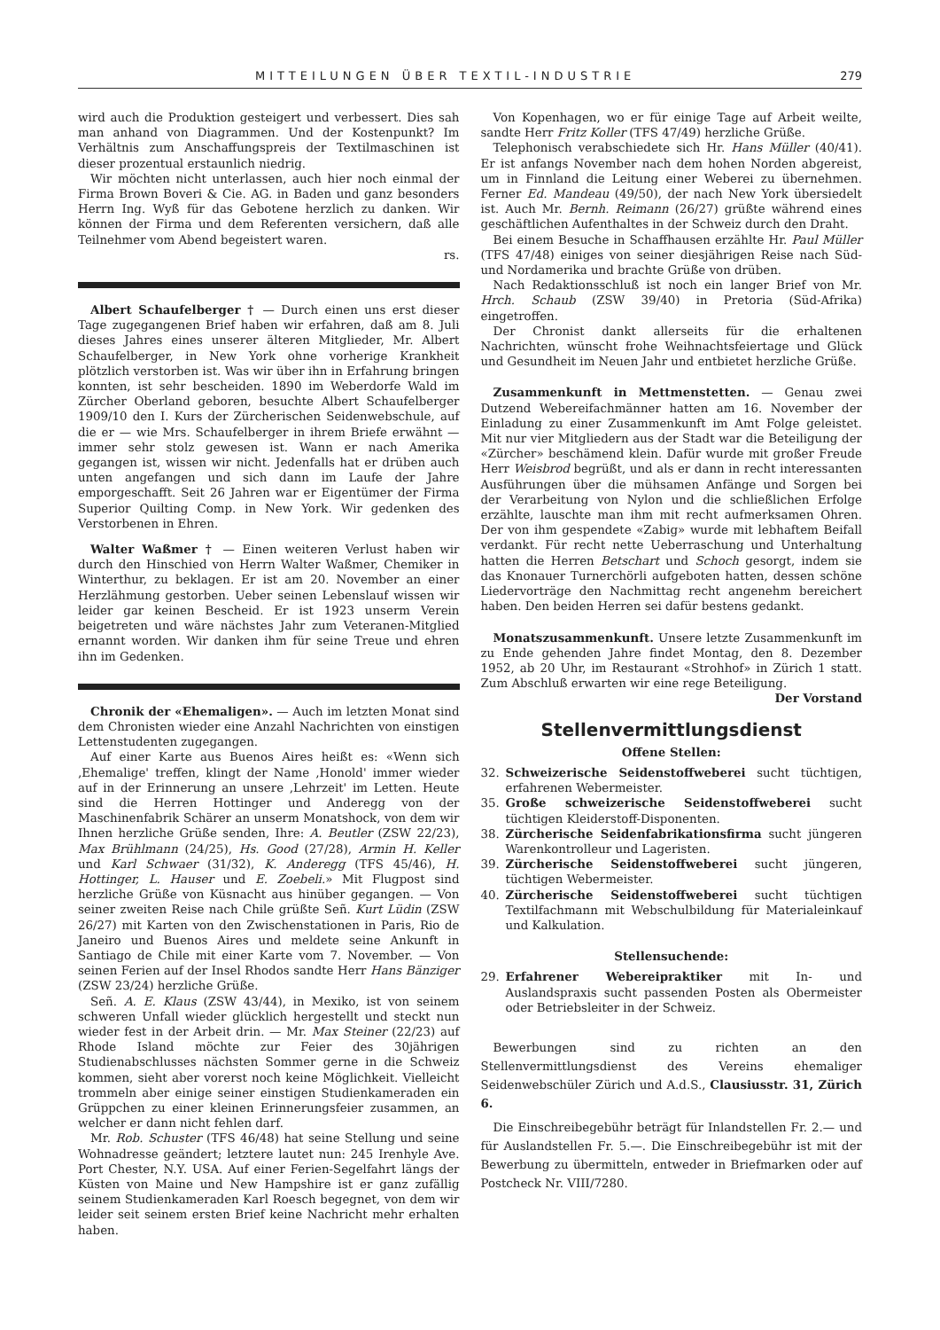MITTEILUNGEN ÜBER TEXTIL-INDUSTRIE 279
wird auch die Produktion gesteigert und verbessert. Dies sah man anhand von Diagrammen. Und der Kostenpunkt? Im Verhältnis zum Anschaffungspreis der Textilmaschinen ist dieser prozentual erstaunlich niedrig.
Wir möchten nicht unterlassen, auch hier noch einmal der Firma Brown Boveri & Cie. AG. in Baden und ganz besonders Herrn Ing. Wyß für das Gebotene herzlich zu danken. Wir können der Firma und dem Referenten versichern, daß alle Teilnehmer vom Abend begeistert waren.
rs.
Albert Schaufelberger † — Durch einen uns erst dieser Tage zugegangenen Brief haben wir erfahren, daß am 8. Juli dieses Jahres eines unserer älteren Mitglieder, Mr. Albert Schaufelberger, in New York ohne vorherige Krankheit plötzlich verstorben ist. Was wir über ihn in Erfahrung bringen konnten, ist sehr bescheiden. 1890 im Weberdorfe Wald im Zürcher Oberland geboren, besuchte Albert Schaufelberger 1909/10 den I. Kurs der Zürcherischen Seidenwebschule, auf die er — wie Mrs. Schaufelberger in ihrem Briefe erwähnt — immer sehr stolz gewesen ist. Wann er nach Amerika gegangen ist, wissen wir nicht. Jedenfalls hat er drüben auch unten angefangen und sich dann im Laufe der Jahre emporgeschafft. Seit 26 Jahren war er Eigentümer der Firma Superior Quilting Comp. in New York. Wir gedenken des Verstorbenen in Ehren.
Walter Waßmer † — Einen weiteren Verlust haben wir durch den Hinschied von Herrn Walter Waßmer, Chemiker in Winterthur, zu beklagen. Er ist am 20. November an einer Herzlähmung gestorben. Ueber seinen Lebenslauf wissen wir leider gar keinen Bescheid. Er ist 1923 unserm Verein beigetreten und wäre nächstes Jahr zum Veteranen-Mitglied ernannt worden. Wir danken ihm für seine Treue und ehren ihn im Gedenken.
Chronik der «Ehemaligen». — Auch im letzten Monat sind dem Chronisten wieder eine Anzahl Nachrichten von einstigen Lettenstudenten zugegangen.
Auf einer Karte aus Buenos Aires heißt es: «Wenn sich ‚Ehemalige' treffen, klingt der Name ‚Honold' immer wieder auf in der Erinnerung an unsere ‚Lehrzeit' im Letten. Heute sind die Herren Hottinger und Anderegg von der Maschinenfabrik Schärer an unserm Monatshock, von dem wir Ihnen herzliche Grüße senden, Ihre: A. Beutler (ZSW 22/23), Max Brühlmann (24/25), Hs. Good (27/28), Armin H. Keller und Karl Schwaer (31/32), K. Anderegg (TFS 45/46), H. Hottinger, L. Hauser und E. Zoebeli.» Mit Flugpost sind herzliche Grüße von Küsnacht aus hinüber gegangen. — Von seiner zweiten Reise nach Chile grüßte Señ. Kurt Lüdin (ZSW 26/27) mit Karten von den Zwischenstationen in Paris, Rio de Janeiro und Buenos Aires und meldete seine Ankunft in Santiago de Chile mit einer Karte vom 7. November. — Von seinen Ferien auf der Insel Rhodos sandte Herr Hans Bänziger (ZSW 23/24) herzliche Grüße.
Señ. A. E. Klaus (ZSW 43/44), in Mexiko, ist von seinem schweren Unfall wieder glücklich hergestellt und steckt nun wieder fest in der Arbeit drin. — Mr. Max Steiner (22/23) auf Rhode Island möchte zur Feier des 30jährigen Studienabschlusses nächsten Sommer gerne in die Schweiz kommen, sieht aber vorerst noch keine Möglichkeit. Vielleicht trommeln aber einige seiner einstigen Studienkameraden ein Grüppchen zu einer kleinen Erinnerungsfeier zusammen, an welcher er dann nicht fehlen darf.
Mr. Rob. Schuster (TFS 46/48) hat seine Stellung und seine Wohnadresse geändert; letztere lautet nun: 245 Irenhyle Ave. Port Chester, N.Y. USA. Auf einer Ferien-Segelfahrt längs der Küsten von Maine und New Hampshire ist er ganz zufällig seinem Studienkameraden Karl Roesch begegnet, von dem wir leider seit seinem ersten Brief keine Nachricht mehr erhalten haben.
Von Kopenhagen, wo er für einige Tage auf Arbeit weilte, sandte Herr Fritz Koller (TFS 47/49) herzliche Grüße.
Telephonisch verabschiedete sich Hr. Hans Müller (40/41). Er ist anfangs November nach dem hohen Norden abgereist, um in Finnland die Leitung einer Weberei zu übernehmen. Ferner Ed. Mandeau (49/50), der nach New York übersiedelt ist. Auch Mr. Bernh. Reimann (26/27) grüßte während eines geschäftlichen Aufenthaltes in der Schweiz durch den Draht.
Bei einem Besuche in Schaffhausen erzählte Hr. Paul Müller (TFS 47/48) einiges von seiner diesjährigen Reise nach Süd- und Nordamerika und brachte Grüße von drüben.
Nach Redaktionsschluß ist noch ein langer Brief von Mr. Hrch. Schaub (ZSW 39/40) in Pretoria (Süd-Afrika) eingetroffen.
Der Chronist dankt allerseits für die erhaltenen Nachrichten, wünscht frohe Weihnachtsfeiertage und Glück und Gesundheit im Neuen Jahr und entbietet herzliche Grüße.
Zusammenkunft in Mettmenstetten. — Genau zwei Dutzend Webereifachmänner hatten am 16. November der Einladung zu einer Zusammenkunft im Amt Folge geleistet. Mit nur vier Mitgliedern aus der Stadt war die Beteiligung der «Zürcher» beschämend klein. Dafür wurde mit großer Freude Herr Weisbrod begrüßt, und als er dann in recht interessanten Ausführungen über die mühsamen Anfänge und Sorgen bei der Verarbeitung von Nylon und die schließlichen Erfolge erzählte, lauschte man ihm mit recht aufmerksamen Ohren. Der von ihm gespendete «Zabig» wurde mit lebhaftem Beifall verdankt. Für recht nette Ueberraschung und Unterhaltung hatten die Herren Betschart und Schoch gesorgt, indem sie das Knonauer Turnerchörli aufgeboten hatten, dessen schöne Liedervorträge den Nachmittag recht angenehm bereichert haben. Den beiden Herren sei dafür bestens gedankt.
Monatszusammenkunft. Unsere letzte Zusammenkunft im zu Ende gehenden Jahre findet Montag, den 8. Dezember 1952, ab 20 Uhr, im Restaurant «Strohhof» in Zürich 1 statt. Zum Abschluß erwarten wir eine rege Beteiligung.
Der Vorstand
Stellenvermittlungsdienst
Offene Stellen:
32. Schweizerische Seidenstoffweberei sucht tüchtigen, erfahrenen Webermeister.
35. Große schweizerische Seidenstoffweberei sucht tüchtigen Kleiderstoff-Disponenten.
38. Zürcherische Seidenfabrikationsfirma sucht jüngeren Warenkontrolleur und Lageristen.
39. Zürcherische Seidenstoffweberei sucht jüngeren, tüchtigen Webermeister.
40. Zürcherische Seidenstoffweberei sucht tüchtigen Textilfachmann mit Webschulbildung für Materialeinkauf und Kalkulation.
Stellensuchende:
29. Erfahrener Webereipraktiker mit In- und Auslandspraxis sucht passenden Posten als Obermeister oder Betriebsleiter in der Schweiz.
Bewerbungen sind zu richten an den Stellenvermittlungsdienst des Vereins ehemaliger Seidenwebschüler Zürich und A.d.S., Clausiusstr. 31, Zürich 6.
Die Einschreibegebühr beträgt für Inlandstellen Fr. 2.— und für Auslandstellen Fr. 5.—. Die Einschreibegebühr ist mit der Bewerbung zu übermitteln, entweder in Briefmarken oder auf Postcheck Nr. VIII/7280.